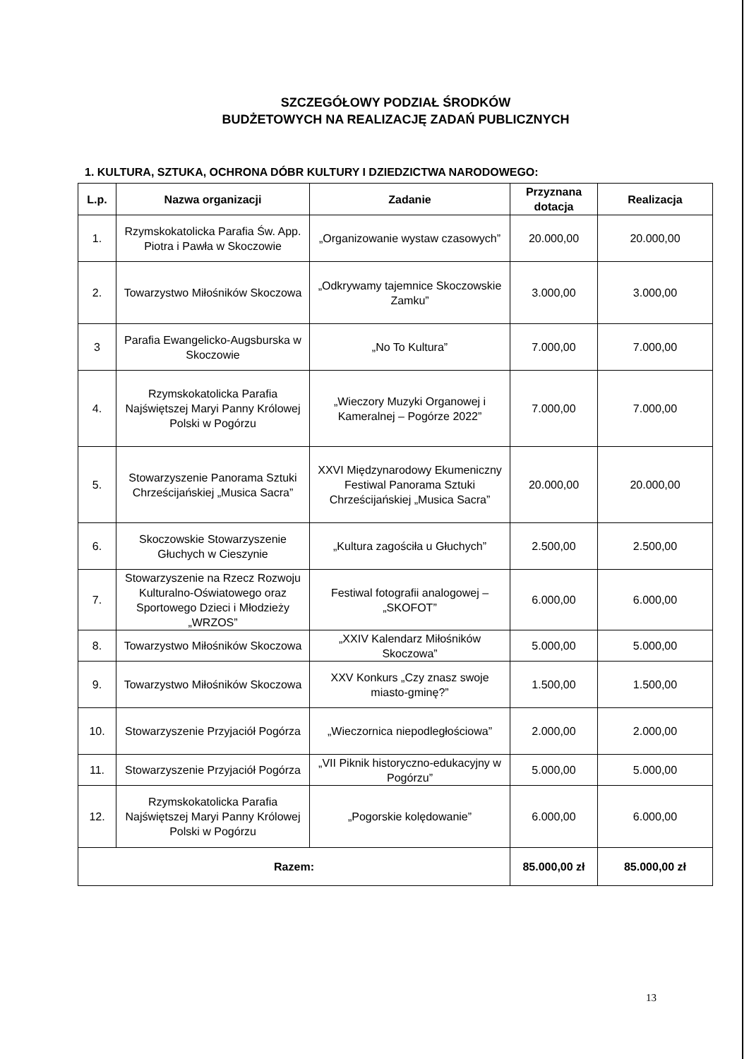SZCZEGÓŁOWY PODZIAŁ ŚRODKÓW
BUDŻETOWYCH NA REALIZACJĘ ZADAŃ PUBLICZNYCH
1. KULTURA, SZTUKA, OCHRONA DÓBR KULTURY I DZIEDZICTWA NARODOWEGO:
| L.p. | Nazwa organizacji | Zadanie | Przyznana dotacja | Realizacja |
| --- | --- | --- | --- | --- |
| 1. | Rzymskokatolicka Parafia Św. App. Piotra i Pawła w Skoczowie | „Organizowanie wystaw czasowych” | 20.000,00 | 20.000,00 |
| 2. | Towarzystwo Miłośników Skoczowa | „Odkrywamy tajemnice Skoczowskie Zamku” | 3.000,00 | 3.000,00 |
| 3 | Parafia Ewangelicko-Augsburska w Skoczowie | „No To Kultura” | 7.000,00 | 7.000,00 |
| 4. | Rzymskokatolicka Parafia Najświętszej Maryi Panny Królowej Polski w Pogórzu | „Wieczory Muzyki Organowej i Kameralnej – Pogórze 2022” | 7.000,00 | 7.000,00 |
| 5. | Stowarzyszenie Panorama Sztuki Chrześcijańskiej „Musica Sacra” | XXVI Międzynarodowy Ekumeniczny Festiwal Panorama Sztuki Chrześcijańskiej „Musica Sacra” | 20.000,00 | 20.000,00 |
| 6. | Skoczowskie Stowarzyszenie Głuchych w Cieszynie | „Kultura zagościła u Głuchych” | 2.500,00 | 2.500,00 |
| 7. | Stowarzyszenie na Rzecz Rozwoju Kulturalno-Oświatowego oraz Sportowego Dzieci i Młodzieży „WRZOS” | Festiwal fotografii analogowej – „SKOFOT” | 6.000,00 | 6.000,00 |
| 8. | Towarzystwo Miłośników Skoczowa | „XXIV Kalendarz Miłośników Skoczowa” | 5.000,00 | 5.000,00 |
| 9. | Towarzystwo Miłośników Skoczowa | XXV Konkurs „Czy znasz swoje miasto-gminę?” | 1.500,00 | 1.500,00 |
| 10. | Stowarzyszenie Przyjaciół Pogórza | „Wieczornica niepodległościowa” | 2.000,00 | 2.000,00 |
| 11. | Stowarzyszenie Przyjaciół Pogórza | „VII Piknik historyczno-edukacyjny w Pogórzu” | 5.000,00 | 5.000,00 |
| 12. | Rzymskokatolicka Parafia Najświętszej Maryi Panny Królowej Polski w Pogórzu | „Pogorskie kolędowanie” | 6.000,00 | 6.000,00 |
| Razem: | | | 85.000,00 zł | 85.000,00 zł |
13